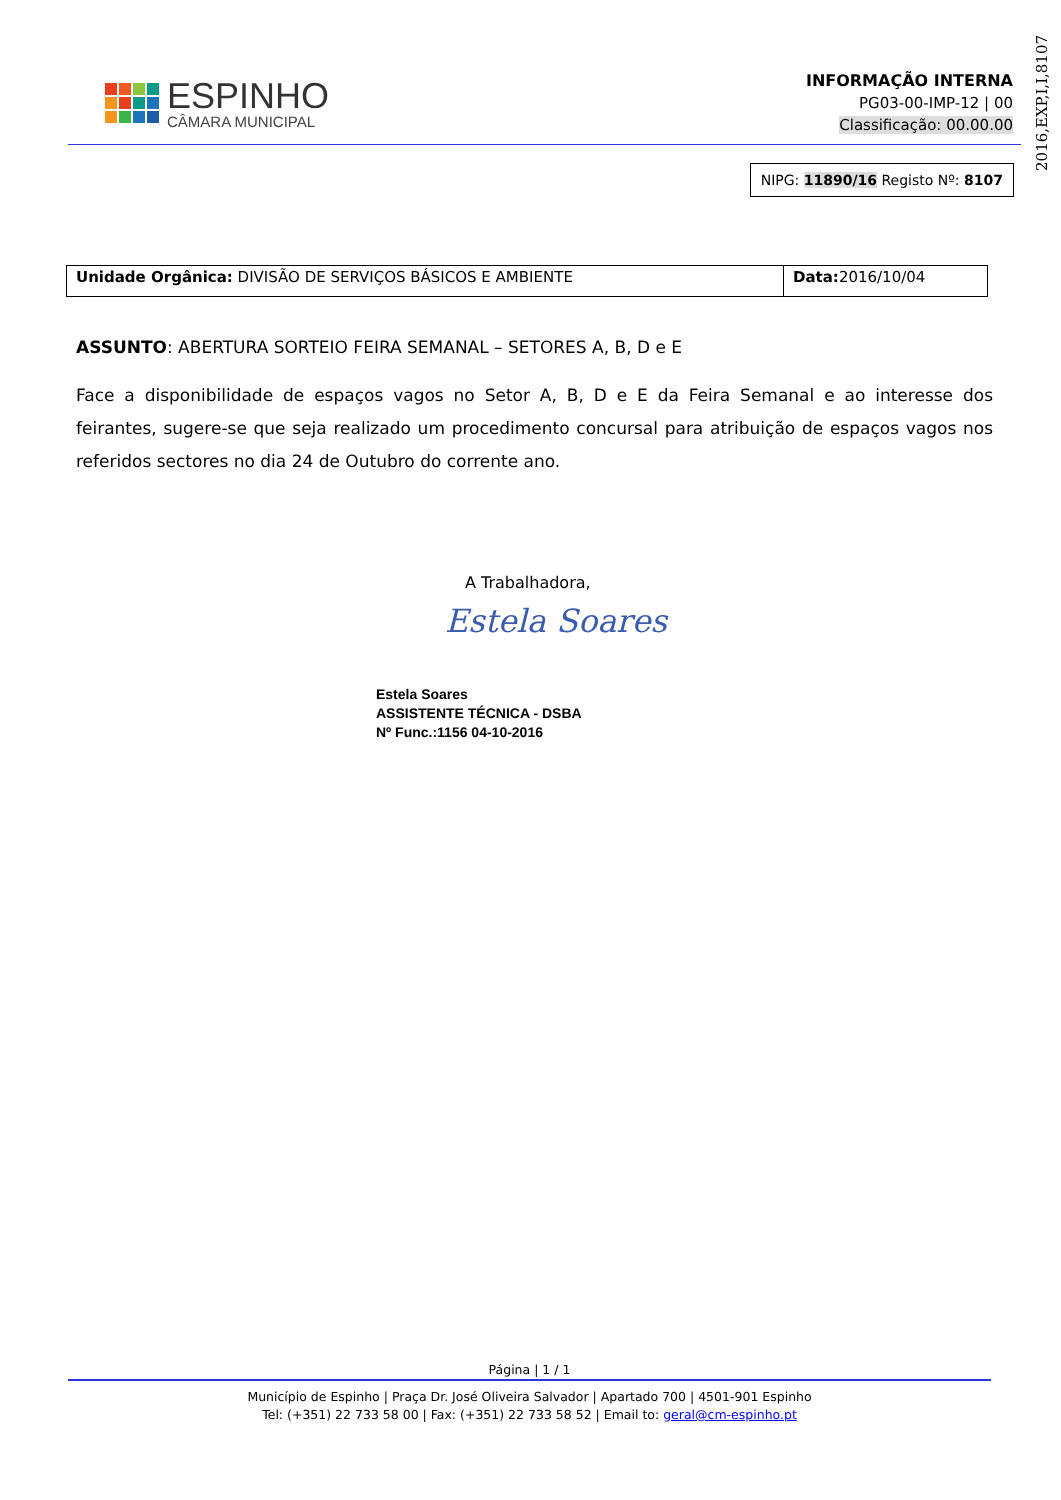2016,EXP,I,I,8107
ESPINHO
CÂMARA MUNICIPAL
INFORMAÇÃO INTERNA
PG03-00-IMP-12 | 00
Classificação: 00.00.00
NIPG: 11890/16 Registo Nº: 8107
| Unidade Orgânica: DIVISÃO DE SERVIÇOS BÁSICOS E AMBIENTE | Data: 2016/10/04 |
ASSUNTO: ABERTURA SORTEIO FEIRA SEMANAL – SETORES A, B, D e E
Face a disponibilidade de espaços vagos no Setor A, B, D e E da Feira Semanal e ao interesse dos feirantes, sugere-se que seja realizado um procedimento concursal para atribuição de espaços vagos nos referidos sectores no dia 24 de Outubro do corrente ano.
A Trabalhadora,
Estela Soares
Estela Soares
ASSISTENTE TÉCNICA - DSBA
Nº Func.:1156 04-10-2016
Página | 1 / 1
Município de Espinho | Praça Dr. José Oliveira Salvador | Apartado 700 | 4501-901 Espinho
Tel: (+351) 22 733 58 00 | Fax: (+351) 22 733 58 52 | Email to: geral@cm-espinho.pt